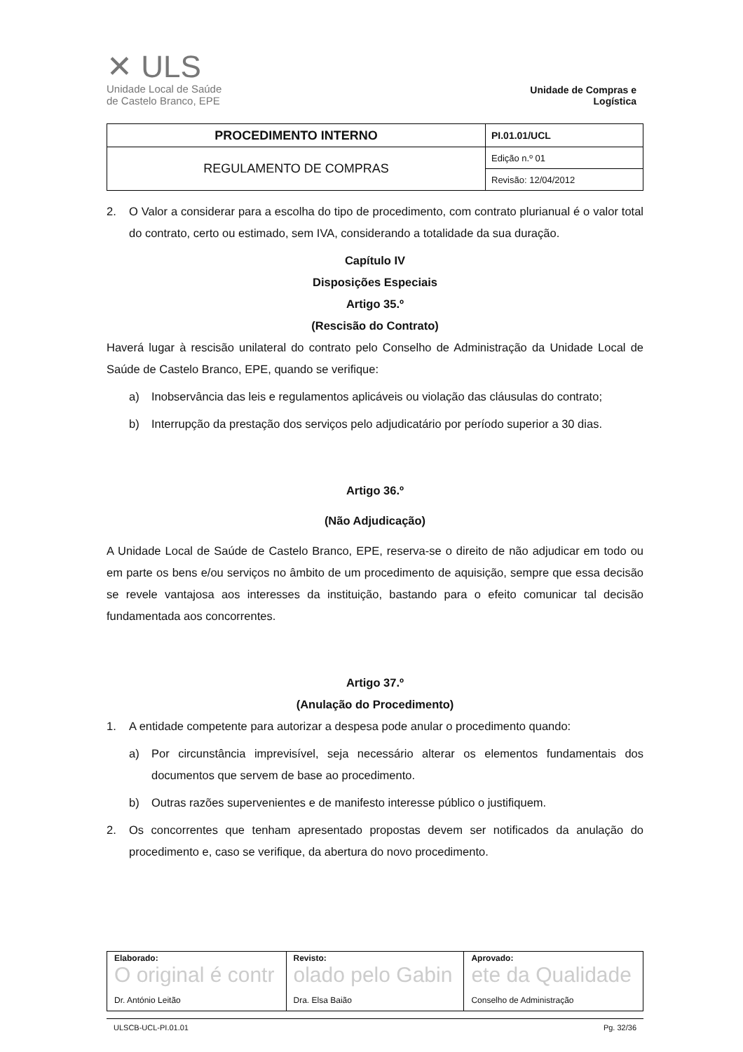✕ ULS
Unidade Local de Saúde
de Castelo Branco, EPE
Unidade de Compras e Logística
| PROCEDIMENTO INTERNO | PI.01.01/UCL |
| REGULAMENTO DE COMPRAS | Edição n.º 01 |
| | Revisão: 12/04/2012 |
2. O Valor a considerar para a escolha do tipo de procedimento, com contrato plurianual é o valor total do contrato, certo ou estimado, sem IVA, considerando a totalidade da sua duração.
Capítulo IV
Disposições Especiais
Artigo 35.º
(Rescisão do Contrato)
Haverá lugar à rescisão unilateral do contrato pelo Conselho de Administração da Unidade Local de Saúde de Castelo Branco, EPE, quando se verifique:
a) Inobservância das leis e regulamentos aplicáveis ou violação das cláusulas do contrato;
b) Interrupção da prestação dos serviços pelo adjudicatário por período superior a 30 dias.
Artigo 36.º
(Não Adjudicação)
A Unidade Local de Saúde de Castelo Branco, EPE, reserva-se o direito de não adjudicar em todo ou em parte os bens e/ou serviços no âmbito de um procedimento de aquisição, sempre que essa decisão se revele vantajosa aos interesses da instituição, bastando para o efeito comunicar tal decisão fundamentada aos concorrentes.
Artigo 37.º
(Anulação do Procedimento)
1. A entidade competente para autorizar a despesa pode anular o procedimento quando:
a) Por circunstância imprevisível, seja necessário alterar os elementos fundamentais dos documentos que servem de base ao procedimento.
b) Outras razões supervenientes e de manifesto interesse público o justifiquem.
2. Os concorrentes que tenham apresentado propostas devem ser notificados da anulação do procedimento e, caso se verifique, da abertura do novo procedimento.
| Elaborado: O original é contr Dr. António Leitão | Revisto: olado pelo Gabin Dra. Elsa Baião | Aprovado: ete da Qualidade Conselho de Administração |
ULSCB-UCL-PI.01.01 Pg. 32/36